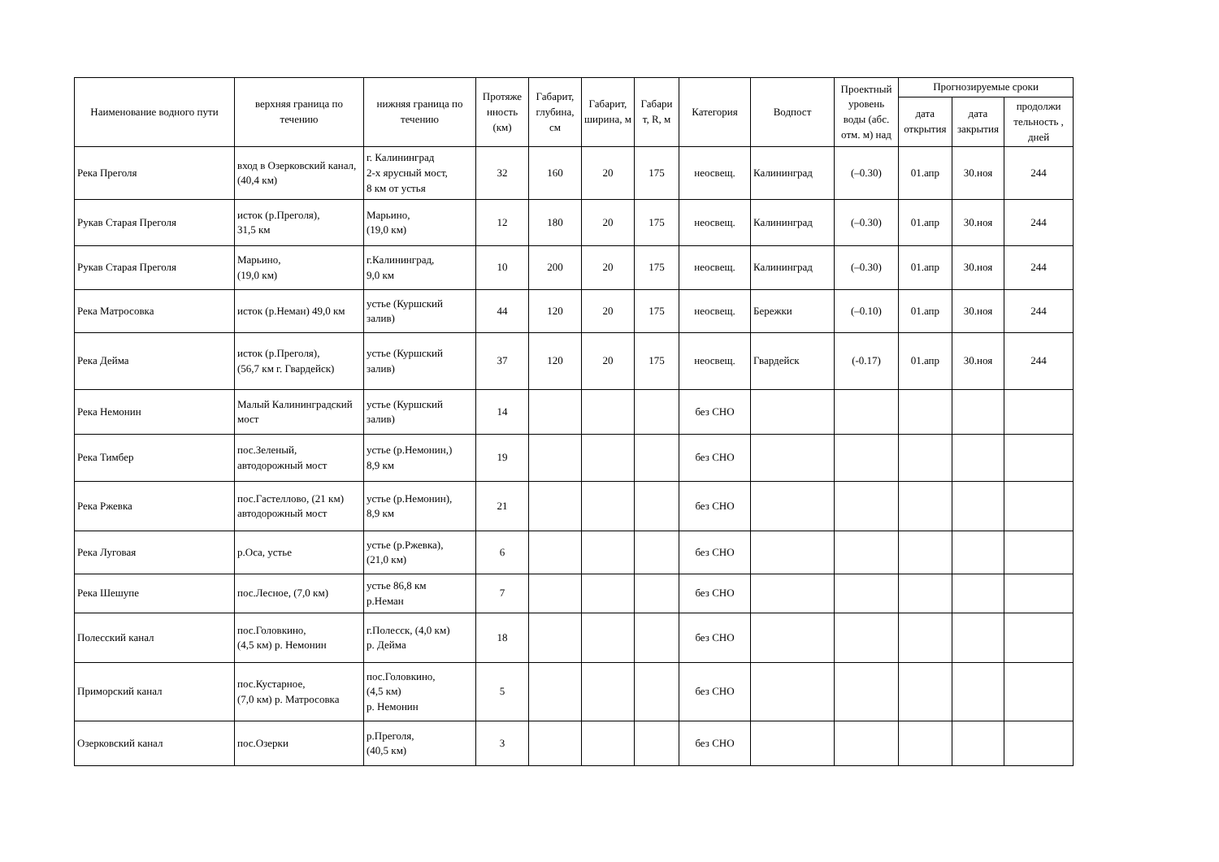| Наименование водного пути | верхняя граница по течению | нижняя граница по течению | Протяже нность (км) | Габарит, глубина, см | Габарит, ширина, м | Габари т, R, м | Категория | Водпост | Проектный уровень воды (абс. отм. м) над | Прогнозируемые сроки | | |
| --- | --- | --- | --- | --- | --- | --- | --- | --- | --- | --- | --- | --- |
| | | | | | | | | | | дата открытия | дата закрытия | продолжи тельность , дней |
| Река Преголя | вход в Озерковский канал, (40,4 км) | г. Калининград 2-х ярусный мост, 8 км от устья | 32 | 160 | 20 | 175 | неосвещ. | Калининград | (–0.30) | 01.апр | 30.ноя | 244 |
| Рукав Старая Преголя | исток (р.Преголя), 31,5 км | Марьино, (19,0 км) | 12 | 180 | 20 | 175 | неосвещ. | Калининград | (–0.30) | 01.апр | 30.ноя | 244 |
| Рукав Старая Преголя | Марьино, (19,0 км) | г.Калининград, 9,0 км | 10 | 200 | 20 | 175 | неосвещ. | Калининград | (–0.30) | 01.апр | 30.ноя | 244 |
| Река Матросовка | исток (р.Неман) 49,0 км | устье (Куршский залив) | 44 | 120 | 20 | 175 | неосвещ. | Бережки | (–0.10) | 01.апр | 30.ноя | 244 |
| Река Дейма | исток (р.Преголя), (56,7 км г. Гвардейск) | устье (Куршский залив) | 37 | 120 | 20 | 175 | неосвещ. | Гвардейск | (-0.17) | 01.апр | 30.ноя | 244 |
| Река Немонин | Малый Калининградский мост | устье (Куршский залив) | 14 | | | | без СНО | | | | | |
| Река Тимбер | пос.Зеленый, автодорожный мост | устье (р.Немонин,) 8,9 км | 19 | | | | без СНО | | | | | |
| Река Ржевка | пос.Гастеллово, (21 км) автодорожный мост | устье (р.Немонин), 8,9 км | 21 | | | | без СНО | | | | | |
| Река Луговая | р.Оса, устье | устье (р.Ржевка), (21,0 км) | 6 | | | | без СНО | | | | | |
| Река Шешупе | пос.Лесное, (7,0 км) | устье 86,8 км р.Неман | 7 | | | | без СНО | | | | | |
| Полесский канал | пос.Головкино, (4,5 км) р. Немонин | г.Полесск, (4,0 км) р. Дейма | 18 | | | | без СНО | | | | | |
| Приморский канал | пос.Кустарное, (7,0 км) р. Матросовка | пос.Головкино, (4,5 км) р. Немонин | 5 | | | | без СНО | | | | | |
| Озерковский канал | пос.Озерки | р.Преголя, (40,5 км) | 3 | | | | без СНО | | | | | |